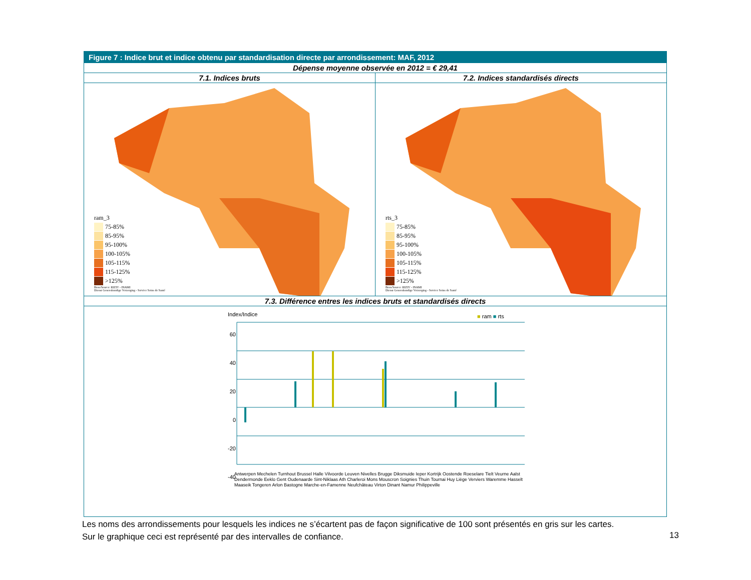Figure 7 : Indice brut et indice obtenu par standardisation directe par arrondissement: MAF, 2012
Dépense moyenne observée en 2012 = € 29,41
7.1. Indices bruts
ram_3
75-85%
85-95%
95-100%
100-105%
105-115%
115-125%
>125%
Bron/Source: RIZIV - INAMI
Dienst Geneeskundige Verzorging - Service Soins de Santé
7.2. Indices standardisés directs
rts_3
75-85%
85-95%
95-100%
100-105%
105-115%
115-125%
>125%
Bron/Source: RIZIV - INAMI
Dienst Geneeskundige Verzorging - Service Soins de Santé
7.3. Différence entres les indices bruts et standardisés directs
Index/Indice ■ ram ■ rts
60
40
20
0
-20
-40
Antwerpen Mechelen Turnhout Brussel Halle Vilvoorde Leuven Nivelles Brugge Diksmuide Ieper Kortrijk Oostende Roeselare Tielt Veurne Aalst Dendermonde Eeklo Gent Oudenaarde Sint-Niklaas Ath Charleroi Mons Mouscron Soignies Thuin Tournai Huy Liège Verviers Waremme Hasselt Maaseik Tongeren Arlon Bastogne Marche-en-Famenne Neufchâteau Virton Dinant Namur Philippeville
Les noms des arrondissements pour lesquels les indices ne s’écartent pas de façon significative de 100 sont présentés en gris sur les cartes.
Sur le graphique ceci est représenté par des intervalles de confiance.
13